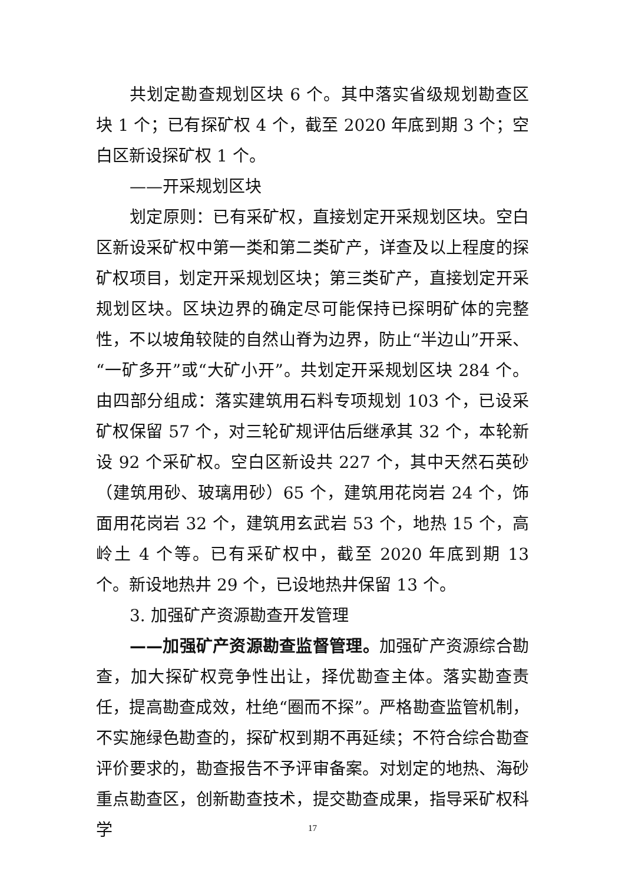共划定勘查规划区块 6 个。其中落实省级规划勘查区块 1 个；已有探矿权 4 个，截至 2020 年底到期 3 个；空白区新设探矿权 1 个。
——开采规划区块
划定原则：已有采矿权，直接划定开采规划区块。空白区新设采矿权中第一类和第二类矿产，详查及以上程度的探矿权项目，划定开采规划区块；第三类矿产，直接划定开采规划区块。区块边界的确定尽可能保持已探明矿体的完整性，不以坡角较陡的自然山脊为边界，防止“半边山”开采、“一矿多开”或“大矿小开”。共划定开采规划区块 284 个。由四部分组成：落实建筑用石料专项规划 103 个，已设采矿权保留 57 个，对三轮矿规评估后继承其 32 个，本轮新设 92 个采矿权。空白区新设共 227 个，其中天然石英砂（建筑用砂、玻璃用砂）65 个，建筑用花岗岩 24 个，饰面用花岗岩 32 个，建筑用玄武岩 53 个，地热 15 个，高岭土 4 个等。已有采矿权中，截至 2020 年底到期 13 个。新设地热井 29 个，已设地热井保留 13 个。
3. 加强矿产资源勘查开发管理
——加强矿产资源勘查监督管理。加强矿产资源综合勘查，加大探矿权竞争性出让，择优勘查主体。落实勘查责任，提高勘查成效，杜绝“圈而不探”。严格勘查监管机制，不实施绿色勘查的，探矿权到期不再延续；不符合综合勘查评价要求的，勘查报告不予评审备案。对划定的地热、海砂重点勘查区，创新勘查技术，提交勘查成果，指导采矿权科学
17